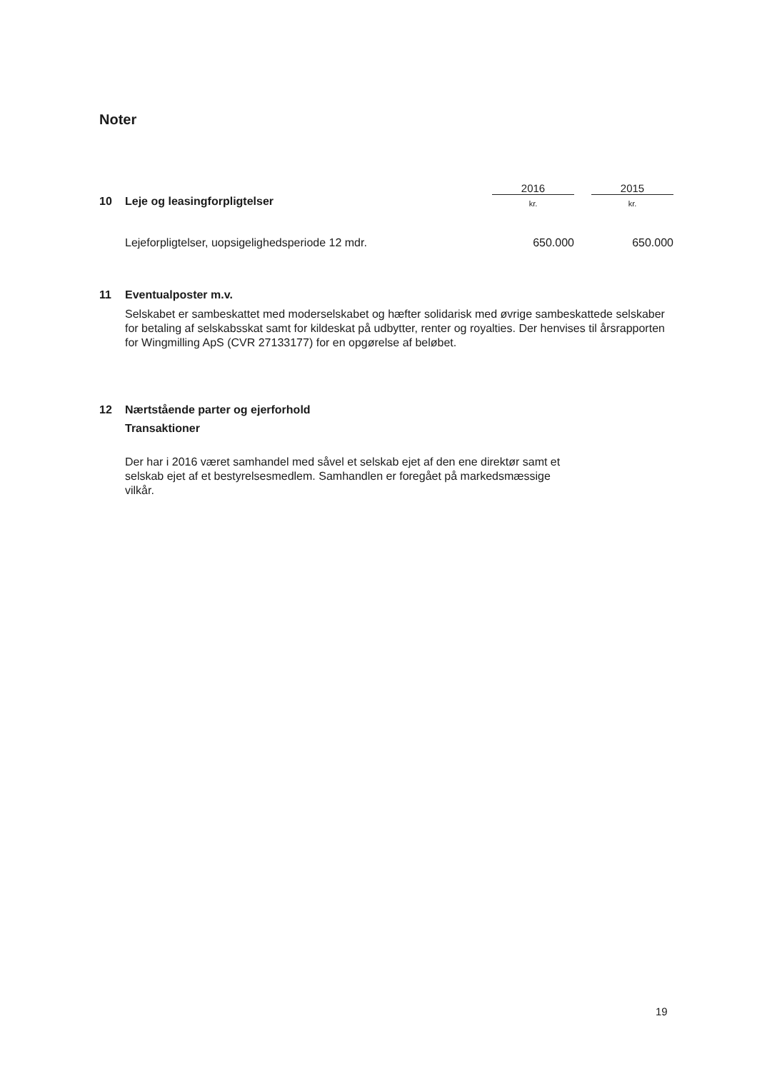Noter
| | | 2016 | | 2015 |
| 10 | Leje og leasingforpligtelser | kr. | | kr. |
| | Lejeforpligtelser, uopsigelighedsperiode 12 mdr. | 650.000 | | 650.000 |
11 Eventualposter m.v.
Selskabet er sambeskattet med moderselskabet og hæfter solidarisk med øvrige sambeskattede selskaber for betaling af selskabsskat samt for kildeskat på udbytter, renter og royalties. Der henvises til årsrapporten for Wingmilling ApS (CVR 27133177) for en opgørelse af beløbet.
12 Nærtstående parter og ejerforhold
Transaktioner
Der har i 2016 været samhandel med såvel et selskab ejet af den ene direktør samt et selskab ejet af et bestyrelsesmedlem. Samhandlen er foregået på markedsmæssige vilkår.
19